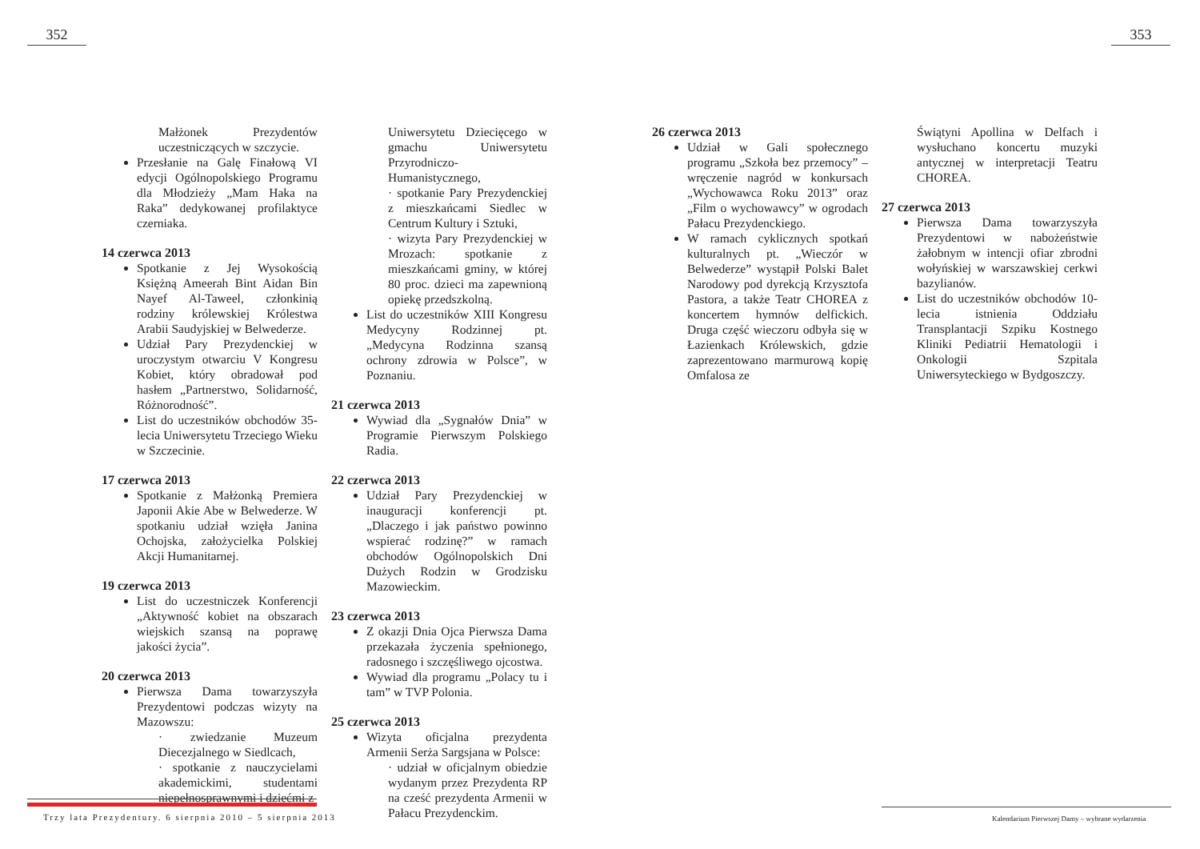352 353
Małżonek Prezydentów uczestniczących w szczycie.
Przesłanie na Galę Finałową VI edycji Ogólnopolskiego Programu dla Młodzieży „Mam Haka na Raka” dedykowanej profilaktyce czerniaka.
14 czerwca 2013
Spotkanie z Jej Wysokością Księżną Ameerah Bint Aidan Bin Nayef Al-Taweel, członkinią rodziny królewskiej Królestwa Arabii Saudyjskiej w Belwederze.
Udział Pary Prezydenckiej w uroczystym otwarciu V Kongresu Kobiet, który obradował pod hasłem „Partnerstwo, Solidarność, Różnorodność”.
List do uczestników obchodów 35-lecia Uniwersytetu Trzeciego Wieku w Szczecinie.
17 czerwca 2013
Spotkanie z Małżonką Premiera Japonii Akie Abe w Belwederze. W spotkaniu udział wzięła Janina Ochojska, założycielka Polskiej Akcji Humanitarnej.
19 czerwca 2013
List do uczestniczek Konferencji „Aktywność kobiet na obszarach wiejskich szansą na poprawę jakości życia”.
20 czerwca 2013
Pierwsza Dama towarzyszyła Prezydentowi podczas wizyty na Mazowszu:
· zwiedzanie Muzeum Diecezjalnego w Siedlcach,
· spotkanie z nauczycielami akademickimi, studentami niepełnosprawnymi i dziećmi z
Uniwersytetu Dziecięcego w gmachu Uniwersytetu Przyrodniczo-Humanistycznego,
· spotkanie Pary Prezydenckiej z mieszkańcami Siedlec w Centrum Kultury i Sztuki,
· wizyta Pary Prezydenckiej w Mrozach: spotkanie z mieszkańcami gminy, w której 80 proc. dzieci ma zapewnioną opiekę przedszkolną.
List do uczestników XIII Kongresu Medycyny Rodzinnej pt. „Medycyna Rodzinna szansą ochrony zdrowia w Polsce”, w Poznaniu.
21 czerwca 2013
Wywiad dla „Sygnałów Dnia” w Programie Pierwszym Polskiego Radia.
22 czerwca 2013
Udział Pary Prezydenckiej w inauguracji konferencji pt. „Dlaczego i jak państwo powinno wspierać rodzinę?” w ramach obchodów Ogólnopolskich Dni Dużych Rodzin w Grodzisku Mazowieckim.
23 czerwca 2013
Z okazji Dnia Ojca Pierwsza Dama przekazała życzenia spełnionego, radosnego i szczęśliwego ojcostwa.
Wywiad dla programu „Polacy tu i tam” w TVP Polonia.
25 czerwca 2013
Wizyta oficjalna prezydenta Armenii Serża Sargsjana w Polsce:
· udział w oficjalnym obiedzie wydanym przez Prezydenta RP na cześć prezydenta Armenii w Pałacu Prezydenckim.
26 czerwca 2013
Udział w Gali społecznego programu „Szkoła bez przemocy” – wręczenie nagród w konkursach „Wychowawca Roku 2013” oraz „Film o wychowawcy” w ogrodach Pałacu Prezydenckiego.
W ramach cyklicznych spotkań kulturalnych pt. „Wieczór w Belwederze” wystąpił Polski Balet Narodowy pod dyrekcją Krzysztofa Pastora, a także Teatr CHOREA z koncertem hymnów delfickich. Druga część wieczoru odbyła się w Łazienkach Królewskich, gdzie zaprezentowano marmurową kopię Omfalosa ze
Świątyni Apollina w Delfach i wysłuchano koncertu muzyki antycznej w interpretacji Teatru CHOREA.
27 czerwca 2013
Pierwsza Dama towarzyszyła Prezydentowi w nabożeństwie żałobnym w intencji ofiar zbrodni wołyńskiej w warszawskiej cerkwi bazylianów.
List do uczestników obchodów 10-lecia istnienia Oddziału Transplantacji Szpiku Kostnego Kliniki Pediatrii Hematologii i Onkologii Szpitala Uniwersyteckiego w Bydgoszczy.
Trzy lata Prezydentury. 6 sierpnia 2010 – 5 sierpnia 2013
Kalendarium Pierwszej Damy – wybrane wydarzenia